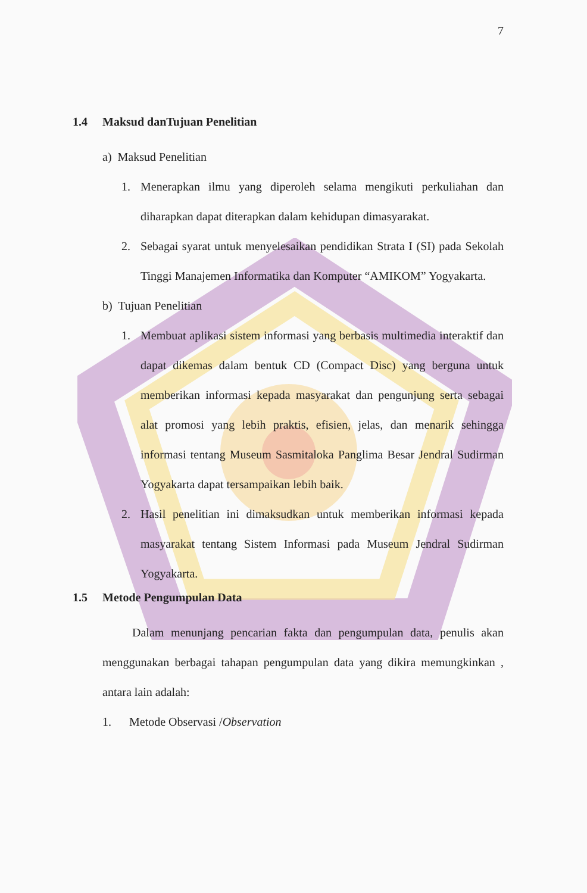7
1.4 Maksud danTujuan Penelitian
a) Maksud Penelitian
1. Menerapkan ilmu yang diperoleh selama mengikuti perkuliahan dan diharapkan dapat diterapkan dalam kehidupan dimasyarakat.
2. Sebagai syarat untuk menyelesaikan pendidikan Strata I (SI) pada Sekolah Tinggi Manajemen Informatika dan Komputer “AMIKOM” Yogyakarta.
b) Tujuan Penelitian
1. Membuat aplikasi sistem informasi yang berbasis multimedia interaktif dan dapat dikemas dalam bentuk CD (Compact Disc) yang berguna untuk memberikan informasi kepada masyarakat dan pengunjung serta sebagai alat promosi yang lebih praktis, efisien, jelas, dan menarik sehingga informasi tentang Museum Sasmitaloka Panglima Besar Jendral Sudirman Yogyakarta dapat tersampaikan lebih baik.
2. Hasil penelitian ini dimaksudkan untuk memberikan informasi kepada masyarakat tentang Sistem Informasi pada Museum Jendral Sudirman Yogyakarta.
1.5 Metode Pengumpulan Data
Dalam menunjang pencarian fakta dan pengumpulan data, penulis akan menggunakan berbagai tahapan pengumpulan data yang dikira memungkinkan , antara lain adalah:
1. Metode Observasi /Observation